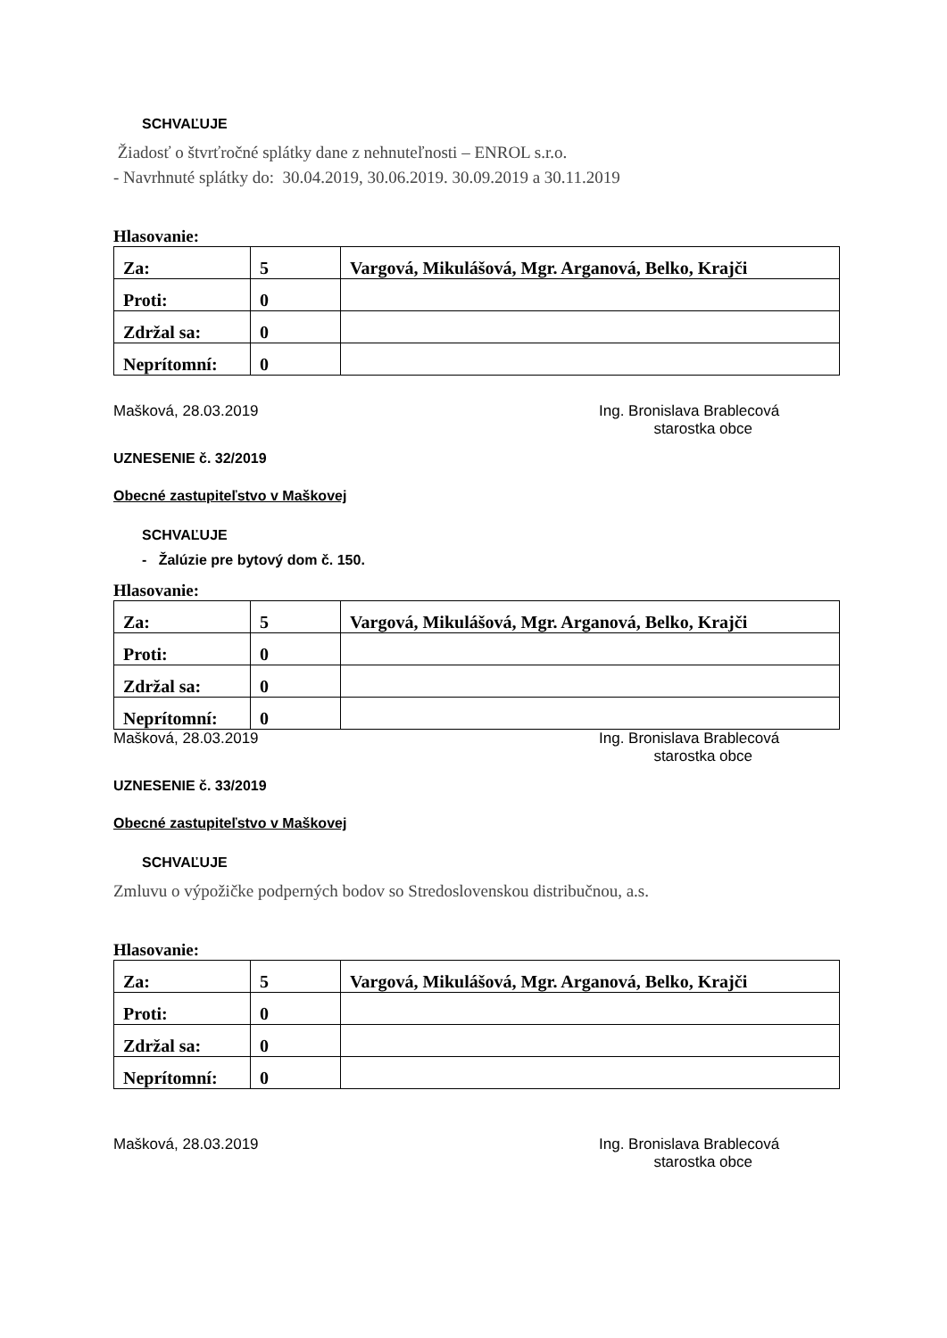SCHVAĽUJE
Žiadosť o štvrťročné splátky dane z nehnuteľnosti – ENROL s.r.o.
- Navrhnuté splátky do: 30.04.2019, 30.06.2019. 30.09.2019 a 30.11.2019
Hlasovanie:
| Za: | 5 | Vargová, Mikulášová, Mgr. Arganová, Belko, Krajči |
| Proti: | 0 | |
| Zdržal sa: | 0 | |
| Neprítomní: | 0 | |
Mašková, 28.03.2019 Ing. Bronislava Brablecová
starostka obce
UZNESENIE č. 32/2019
Obecné zastupiteľstvo v Maškovej
SCHVAĽUJE
- Žalúzie pre bytový dom č. 150.
Hlasovanie:
| Za: | 5 | Vargová, Mikulášová, Mgr. Arganová, Belko, Krajči |
| Proti: | 0 | |
| Zdržal sa: | 0 | |
| Neprítomní: | 0 | |
Mašková, 28.03.2019 Ing. Bronislava Brablecová
starostka obce
UZNESENIE č. 33/2019
Obecné zastupiteľstvo v Maškovej
SCHVAĽUJE
Zmluvu o výpožičke podperných bodov so Stredoslovenskou distribučnou, a.s.
Hlasovanie:
| Za: | 5 | Vargová, Mikulášová, Mgr. Arganová, Belko, Krajči |
| Proti: | 0 | |
| Zdržal sa: | 0 | |
| Neprítomní: | 0 | |
Mašková, 28.03.2019 Ing. Bronislava Brablecová
starostka obce